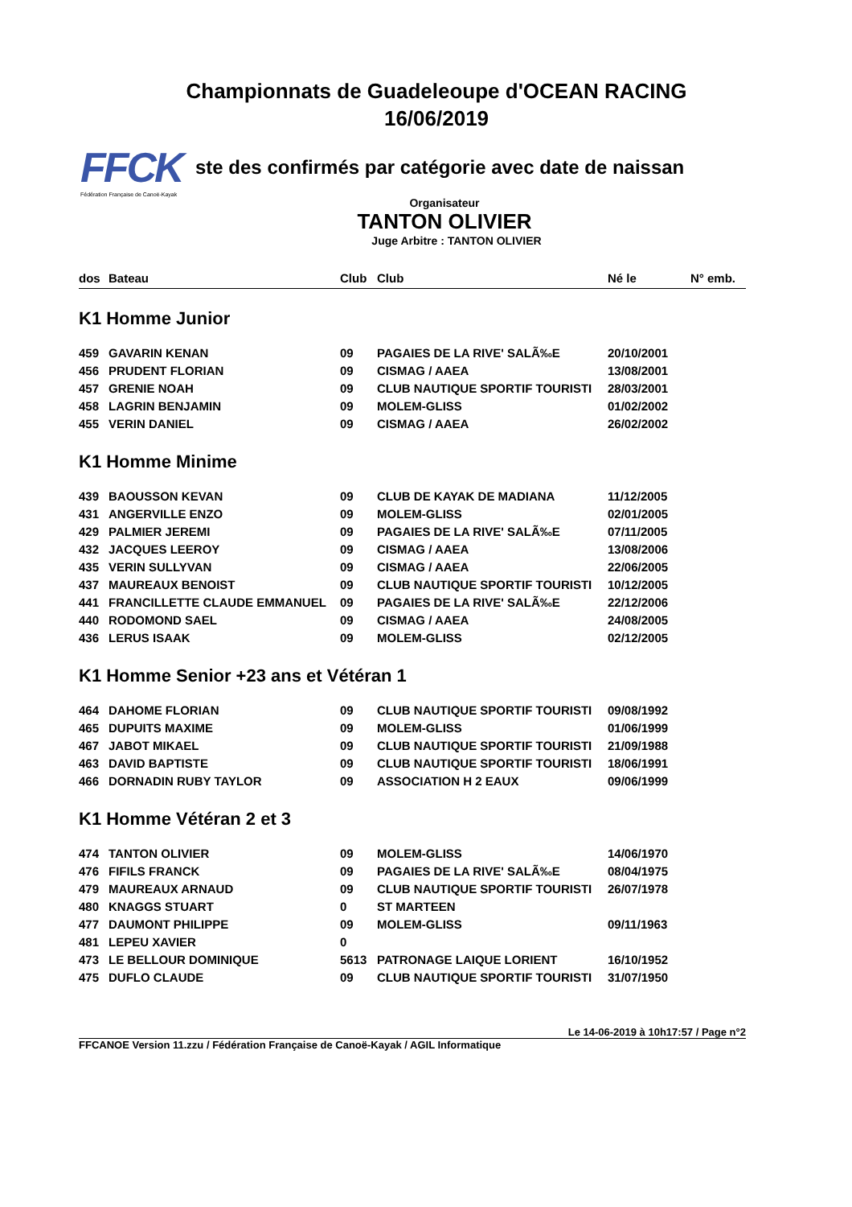FFCK
Fédération Française de Canoë-Kayak
Championnats de Guadeleoupe d'OCEAN RACING
16/06/2019
ste des confirmés par catégorie avec date de naissan
Organisateur
TANTON OLIVIER
Juge Arbitre : TANTON OLIVIER
| dos | Bateau | Club | Club | Né le | N° emb. |
| --- | --- | --- | --- | --- | --- |
| K1 Homme Junior | | | | | |
| 459 | GAVARIN KENAN | 09 | PAGAIES DE LA RIVE' SALÃ‰E | 20/10/2001 | |
| 456 | PRUDENT FLORIAN | 09 | CISMAG / AAEA | 13/08/2001 | |
| 457 | GRENIE NOAH | 09 | CLUB NAUTIQUE SPORTIF TOURISTI | 28/03/2001 | |
| 458 | LAGRIN BENJAMIN | 09 | MOLEM-GLISS | 01/02/2002 | |
| 455 | VERIN DANIEL | 09 | CISMAG / AAEA | 26/02/2002 | |
| K1 Homme Minime | | | | | |
| 439 | BAOUSSON KEVAN | 09 | CLUB DE KAYAK DE MADIANA | 11/12/2005 | |
| 431 | ANGERVILLE ENZO | 09 | MOLEM-GLISS | 02/01/2005 | |
| 429 | PALMIER JEREMI | 09 | PAGAIES DE LA RIVE' SALÃ‰E | 07/11/2005 | |
| 432 | JACQUES LEEROY | 09 | CISMAG / AAEA | 13/08/2006 | |
| 435 | VERIN SULLYVAN | 09 | CISMAG / AAEA | 22/06/2005 | |
| 437 | MAUREAUX BENOIST | 09 | CLUB NAUTIQUE SPORTIF TOURISTI | 10/12/2005 | |
| 441 | FRANCILLETTE CLAUDE EMMANUEL | 09 | PAGAIES DE LA RIVE' SALÃ‰E | 22/12/2006 | |
| 440 | RODOMOND SAEL | 09 | CISMAG / AAEA | 24/08/2005 | |
| 436 | LERUS ISAAK | 09 | MOLEM-GLISS | 02/12/2005 | |
| K1 Homme Senior +23 ans et Vétéran 1 | | | | | |
| 464 | DAHOME FLORIAN | 09 | CLUB NAUTIQUE SPORTIF TOURISTI | 09/08/1992 | |
| 465 | DUPUITS MAXIME | 09 | MOLEM-GLISS | 01/06/1999 | |
| 467 | JABOT MIKAEL | 09 | CLUB NAUTIQUE SPORTIF TOURISTI | 21/09/1988 | |
| 463 | DAVID BAPTISTE | 09 | CLUB NAUTIQUE SPORTIF TOURISTI | 18/06/1991 | |
| 466 | DORNADIN RUBY TAYLOR | 09 | ASSOCIATION H 2 EAUX | 09/06/1999 | |
| K1 Homme Vétéran 2 et 3 | | | | | |
| 474 | TANTON OLIVIER | 09 | MOLEM-GLISS | 14/06/1970 | |
| 476 | FIFILS FRANCK | 09 | PAGAIES DE LA RIVE' SALÃ‰E | 08/04/1975 | |
| 479 | MAUREAUX ARNAUD | 09 | CLUB NAUTIQUE SPORTIF TOURISTI | 26/07/1978 | |
| 480 | KNAGGS STUART | 0 | ST MARTEEN | | |
| 477 | DAUMONT PHILIPPE | 09 | MOLEM-GLISS | 09/11/1963 | |
| 481 | LEPEU XAVIER | 0 | | | |
| 473 | LE BELLOUR DOMINIQUE | 5613 | PATRONAGE LAIQUE LORIENT | 16/10/1952 | |
| 475 | DUFLO CLAUDE | 09 | CLUB NAUTIQUE SPORTIF TOURISTI | 31/07/1950 | |
Le 14-06-2019 à 10h17:57 / Page n°2
FFCANOE Version 11.zzu / Fédération Française de Canoë-Kayak / AGIL Informatique